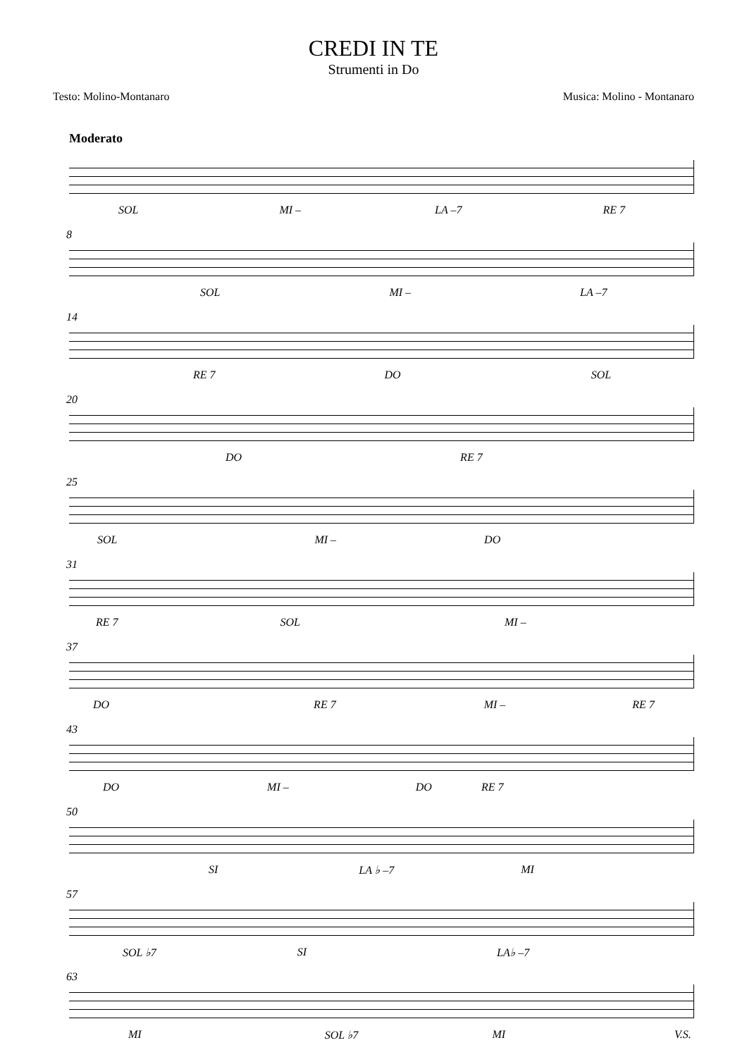CREDI IN TE
Strumenti in Do
Testo: Molino-Montanaro Musica: Molino - Montanaro
Moderato
SOL MI – LA –7 RE 7
8
SOL MI – LA –7
14
RE 7 DO SOL
20
DO RE 7
25
SOL MI – DO
31
RE 7 SOL MI –
37
DO RE 7 MI – RE 7
43
DO MI – DO RE 7
50
SI LA ♭ –7 MI
57
SOL ♭7 SI LA♭ –7
63
MI SOL ♭7 MI V.S.